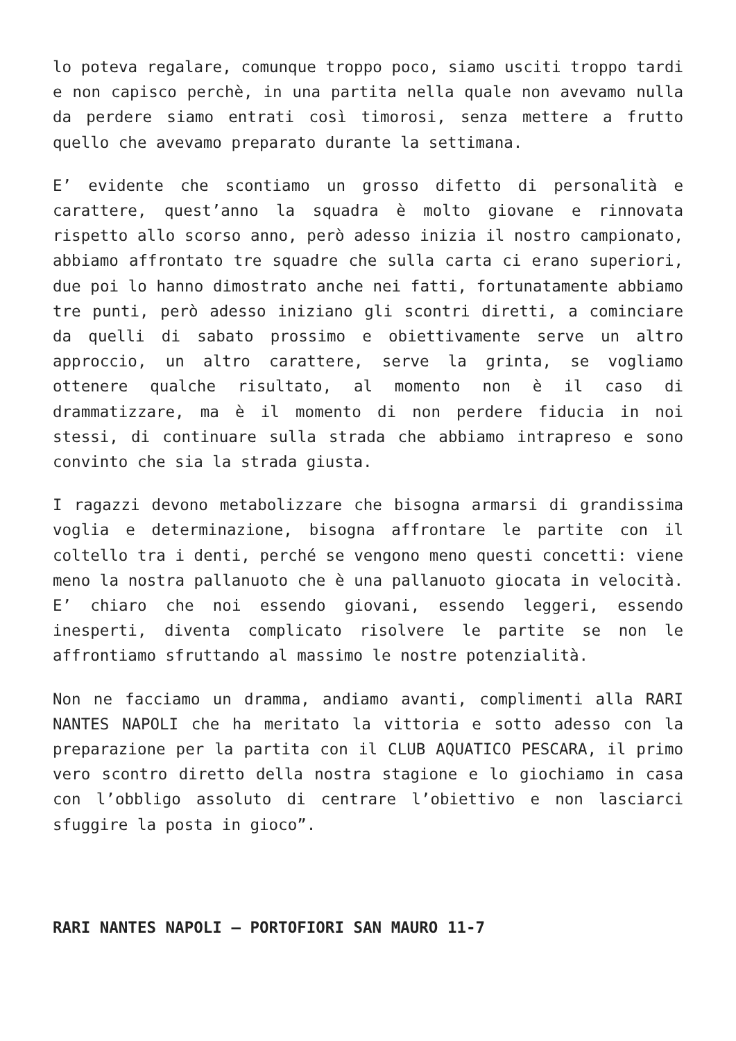lo poteva regalare, comunque troppo poco, siamo usciti troppo tardi e non capisco perchè, in una partita nella quale non avevamo nulla da perdere siamo entrati così timorosi, senza mettere a frutto quello che avevamo preparato durante la settimana.
E’ evidente che scontiamo un grosso difetto di personalità e carattere, quest’anno la squadra è molto giovane e rinnovata rispetto allo scorso anno, però adesso inizia il nostro campionato, abbiamo affrontato tre squadre che sulla carta ci erano superiori, due poi lo hanno dimostrato anche nei fatti, fortunatamente abbiamo tre punti, però adesso iniziano gli scontri diretti, a cominciare da quelli di sabato prossimo e obiettivamente serve un altro approccio, un altro carattere, serve la grinta, se vogliamo ottenere qualche risultato, al momento non è il caso di drammatizzare, ma è il momento di non perdere fiducia in noi stessi, di continuare sulla strada che abbiamo intrapreso e sono convinto che sia la strada giusta.
I ragazzi devono metabolizzare che bisogna armarsi di grandissima voglia e determinazione, bisogna affrontare le partite con il coltello tra i denti, perché se vengono meno questi concetti: viene meno la nostra pallanuoto che è una pallanuoto giocata in velocità. E’ chiaro che noi essendo giovani, essendo leggeri, essendo inesperti, diventa complicato risolvere le partite se non le affrontiamo sfruttando al massimo le nostre potenzialità.
Non ne facciamo un dramma, andiamo avanti, complimenti alla RARI NANTES NAPOLI che ha meritato la vittoria e sotto adesso con la preparazione per la partita con il CLUB AQUATICO PESCARA, il primo vero scontro diretto della nostra stagione e lo giochiamo in casa con l’obbligo assoluto di centrare l’obiettivo e non lasciarci sfuggire la posta in gioco”.
RARI NANTES NAPOLI – PORTOFIORI SAN MAURO 11-7